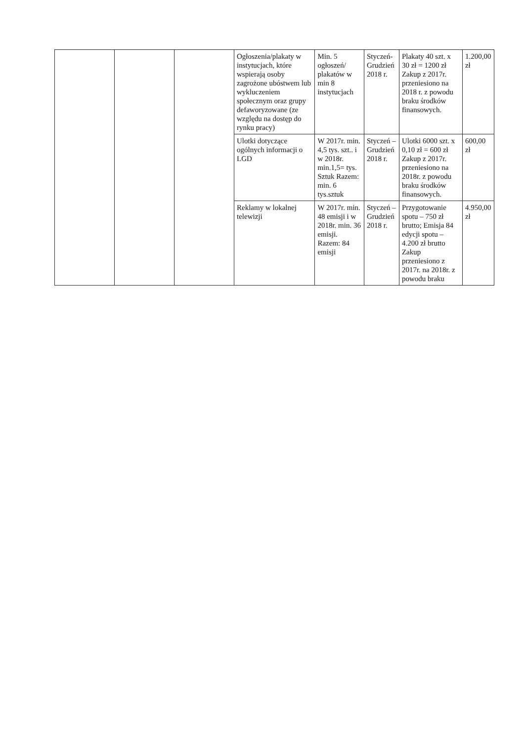| | | | Ogłoszenia/plakaty w instytucjach, które wspierają osoby zagrożone ubóstwem lub wykluczeniem społecznym oraz grupy defaworyzowane (ze względu na dostęp do rynku pracy) | Min. 5 ogłoszeń/ plakatów w min 8 instytucjach | Styczeń-Grudzień 2018 r. | Plakaty 40 szt. x 30 zł = 1200 zł Zakup z 2017r. przeniesiono na 2018 r. z powodu braku środków finansowych. | 1.200,00 zł |
| | | | Ulotki dotyczące ogólnych informacji o LGD | W 2017r. min. 4,5 tys. szt.. i w 2018r. min.1,5= tys. Sztuk Razem: min. 6 tys.sztuk | Styczeń – Grudzień 2018 r. | Ulotki 6000 szt. x 0,10 zł = 600 zł Zakup z 2017r. przeniesiono na 2018r. z powodu braku środków finansowych. | 600,00 zł |
| | | | Reklamy w lokalnej telewizji | W 2017r. min. 48 emisji i w 2018r. min. 36 emisji. Razem: 84 emisji | Styczeń – Grudzień 2018 r. | Przygotowanie spotu – 750 zł brutto; Emisja 84 edycji spotu – 4.200 zł brutto Zakup przeniesiono z 2017r. na 2018r. z powodu braku | 4.950,00 zł |